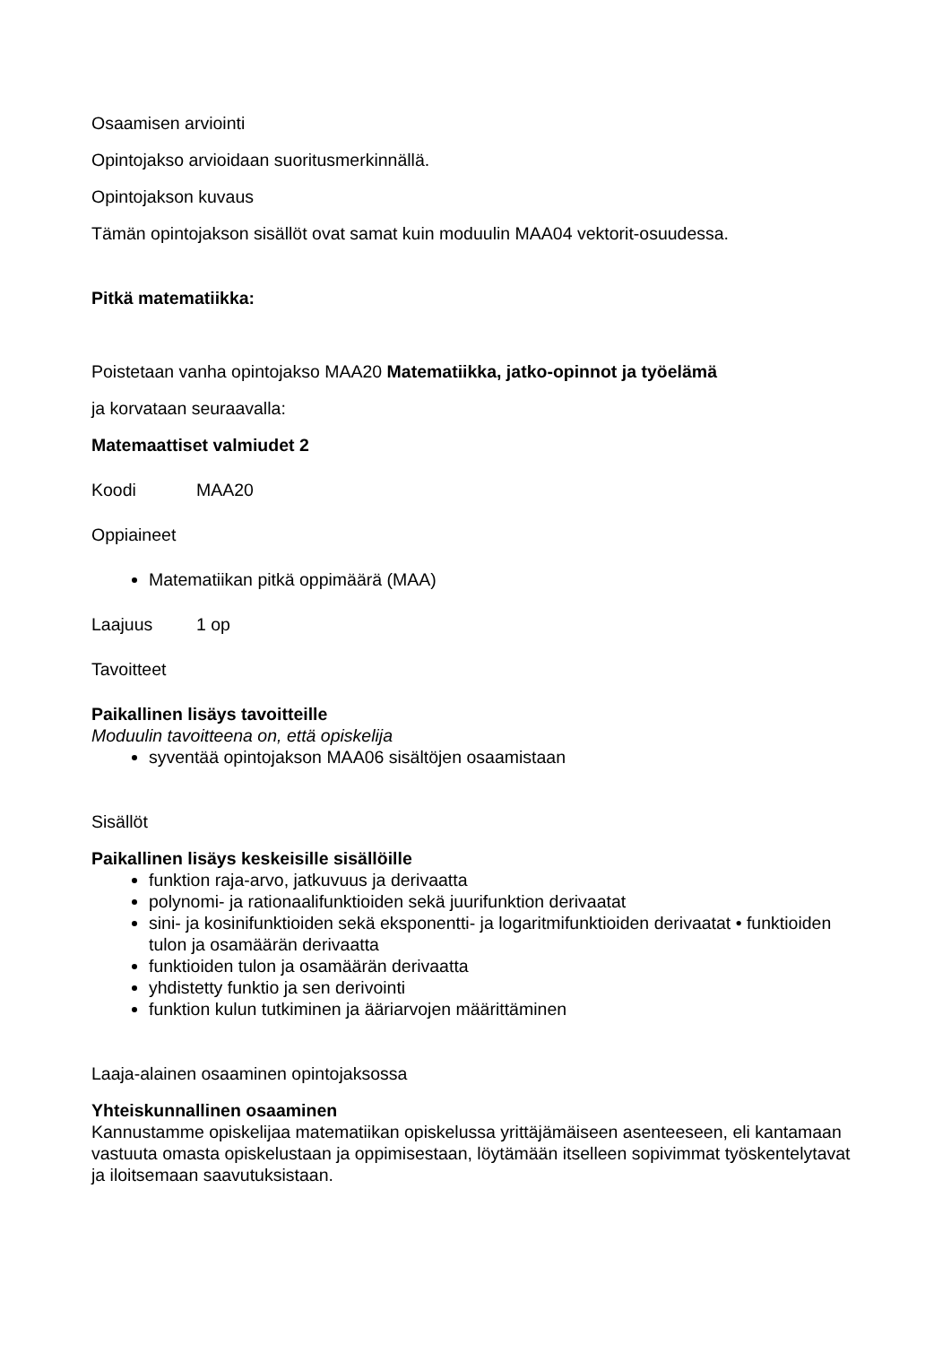Osaamisen arviointi
Opintojakso arvioidaan suoritusmerkinnällä.
Opintojakson kuvaus
Tämän opintojakson sisällöt ovat samat kuin moduulin MAA04 vektorit-osuudessa.
Pitkä matematiikka:
Poistetaan vanha opintojakso MAA20 Matematiikka, jatko-opinnot ja työelämä
ja korvataan seuraavalla:
Matemaattiset valmiudet 2
Koodi MAA20
Oppiaineet
Matematiikan pitkä oppimäärä (MAA)
Laajuus 1 op
Tavoitteet
Paikallinen lisäys tavoitteille
Moduulin tavoitteena on, että opiskelija
syventää opintojakson MAA06 sisältöjen osaamistaan
Sisällöt
Paikallinen lisäys keskeisille sisällöille
funktion raja-arvo, jatkuvuus ja derivaatta
polynomi- ja rationaalifunktioiden sekä juurifunktion derivaatat
sini- ja kosinifunktioiden sekä eksponentti- ja logaritmifunktioiden derivaatat • funktioiden tulon ja osamäärän derivaatta
funktioiden tulon ja osamäärän derivaatta
yhdistetty funktio ja sen derivointi
funktion kulun tutkiminen ja ääriarvojen määrittäminen
Laaja-alainen osaaminen opintojaksossa
Yhteiskunnallinen osaaminen
Kannustamme opiskelijaa matematiikan opiskelussa yrittäjämäiseen asenteeseen, eli kantamaan vastuuta omasta opiskelustaan ja oppimisestaan, löytämään itselleen sopivimmat työskentelytavat ja iloitsemaan saavutuksistaan.